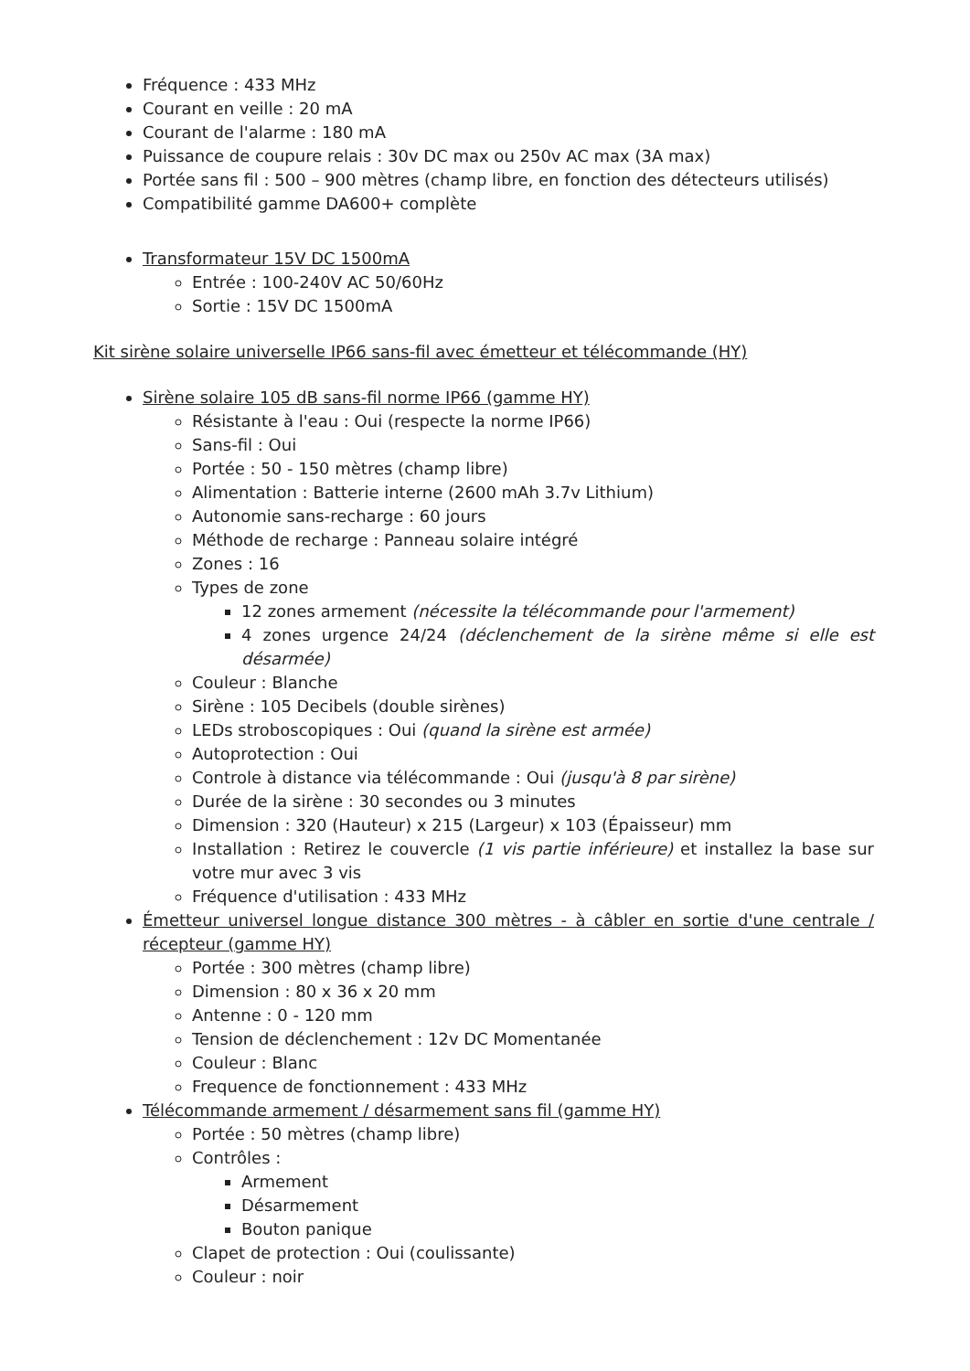Fréquence : 433 MHz
Courant en veille : 20 mA
Courant de l'alarme : 180 mA
Puissance de coupure relais : 30v DC max ou 250v AC max (3A max)
Portée sans fil : 500 – 900 mètres (champ libre, en fonction des détecteurs utilisés)
Compatibilité gamme DA600+ complète
Transformateur 15V DC 1500mA
Entrée : 100-240V AC 50/60Hz
Sortie : 15V DC 1500mA
Kit sirène solaire universelle IP66 sans-fil avec émetteur et télécommande (HY)
Sirène solaire 105 dB sans-fil norme IP66 (gamme HY)
Résistante à l'eau : Oui (respecte la norme IP66)
Sans-fil : Oui
Portée : 50 - 150 mètres (champ libre)
Alimentation : Batterie interne (2600 mAh 3.7v Lithium)
Autonomie sans-recharge : 60 jours
Méthode de recharge : Panneau solaire intégré
Zones : 16
Types de zone
12 zones armement (nécessite la télécommande pour l'armement)
4 zones urgence 24/24 (déclenchement de la sirène même si elle est désarmée)
Couleur : Blanche
Sirène : 105 Decibels (double sirènes)
LEDs stroboscopiques : Oui (quand la sirène est armée)
Autoprotection : Oui
Controle à distance via télécommande : Oui (jusqu'à 8 par sirène)
Durée de la sirène : 30 secondes ou 3 minutes
Dimension : 320 (Hauteur) x 215 (Largeur) x 103 (Épaisseur) mm
Installation : Retirez le couvercle (1 vis partie inférieure) et installez la base sur votre mur avec 3 vis
Fréquence d'utilisation : 433 MHz
Émetteur universel longue distance 300 mètres - à câbler en sortie d'une centrale / récepteur (gamme HY)
Portée : 300 mètres (champ libre)
Dimension : 80 x 36 x 20 mm
Antenne : 0 - 120 mm
Tension de déclenchement : 12v DC Momentanée
Couleur : Blanc
Frequence de fonctionnement : 433 MHz
Télécommande armement / désarmement sans fil (gamme HY)
Portée : 50 mètres (champ libre)
Contrôles :
Armement
Désarmement
Bouton panique
Clapet de protection : Oui (coulissante)
Couleur : noir